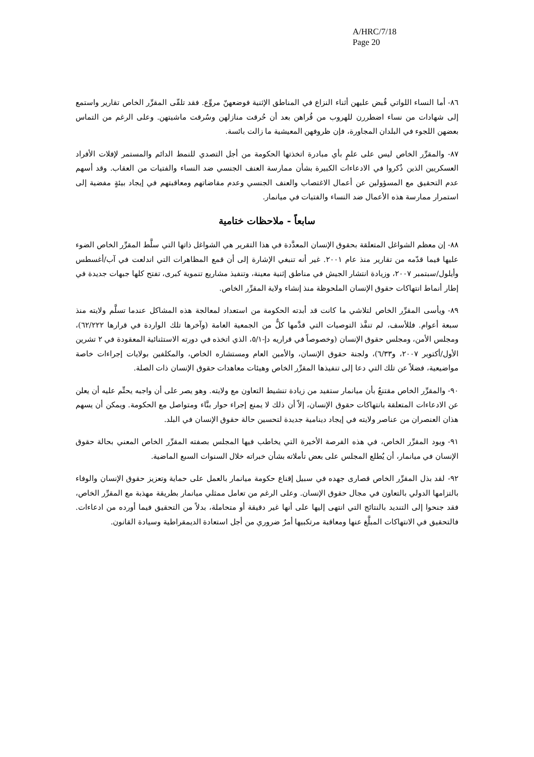A/HRC/7/18
Page 20
٨٦- أما النساء اللواتي قُبض عليهن أثناء النزاع في المناطق الإثنية فوضعهنّ مروِّع. فقد تلقّى المقرِّر الخاص تقارير واستمع إلى شهادات من نساء اضطررن للهروب من قُراهن بعد أن حُرقت منازلهن وسُرقت ماشيتهن. وعلى الرغم من التماس بعضهن اللجوء في البلدان المجاورة، فإن ظروفهن المعيشية ما زالت بائسة.
٨٧- والمقرِّر الخاص ليس على علمٍ بأي مبادرة اتخذتها الحكومة من أجل التصدي للنمط الدائم والمستمر لإفلات الأفراد العسكريين الذين ذُكروا في الادعاءات الكبيرة بشأن ممارسة العنف الجنسي ضد النساء والفتيات من العقاب. وقد أسهم عدم التحقيق مع المسؤولين عن أعمال الاغتصاب والعنف الجنسي وعدم مقاضاتهم ومعاقبتهم في إيجاد بيئةٍ مفضية إلى استمرار ممارسة هذه الأعمال ضد النساء والفتيات في ميانمار.
سابعاً - ملاحظات ختامية
٨٨- إن معظم الشواغل المتعلقة بحقوق الإنسان المعدَّدة في هذا التقرير هي الشواغل ذاتها التي سلَّط المقرِّر الخاص الضوء عليها فيما قدّمه من تقارير منذ عام ٢٠٠١. غير أنه تنبغي الإشارة إلى أن قمع المظاهرات التي اندلعت في آب/أغسطس وأيلول/سبتمبر ٢٠٠٧، وزيادة انتشار الجيش في مناطق إثنية معينة، وتنفيذ مشاريع تنموية كبرى، تفتح كلها جبهات جديدة في إطار أنماط انتهاكات حقوق الإنسان الملحوظة منذ إنشاء ولاية المقرِّر الخاص.
٨٩- ويأسى المقرِّر الخاص لتلاشي ما كانت قد أبدته الحكومة من استعداد لمعالجة هذه المشاكل عندما تسلَّم ولايته منذ سبعة أعوام. فللأسف، لم تنفَّذ التوصيات التي قدَّمها كلٌّ من الجمعية العامة (وآخرها تلك الواردة في قرارها ٦٢/٢٢٢)، ومجلس الأمن، ومجلس حقوق الإنسان (وخصوصاً في قراريه دإ-٥/١، الذي اتخذه في دورته الاستثنائية المعقودة في ٢ تشرين الأول/أكتوبر ٢٠٠٧، و٦/٣٣)، ولجنة حقوق الإنسان، والأمين العام ومستشاره الخاص، والمكلفين بولايات إجراءات خاصة مواضيعية، فضلاً عن تلك التي دعا إلى تنفيذها المقرِّر الخاص وهيئات معاهدات حقوق الإنسان ذات الصلة.
٩٠- والمقرِّر الخاص مقتنعٌ بأن ميانمار ستفيد من زيادة تنشيط التعاون مع ولايته. وهو يصر على أن واجبه يحتِّم عليه أن يعلن عن الادعاءات المتعلقة بانتهاكات حقوق الإنسان، إلاّ أن ذلك لا يمنع إجراء حوار بنَّاء ومتواصل مع الحكومة. ويمكن أن يسهم هذان العنصران من عناصر ولايته في إيجاد دينامية جديدة لتحسين حالة حقوق الإنسان في البلد.
٩١- ويود المقرِّر الخاص، في هذه الفرصة الأخيرة التي يخاطب فيها المجلس بصفته المقرِّر الخاص المعني بحالة حقوق الإنسان في ميانمار، أن يُطلع المجلس على بعض تأملاته بشأن خبراته خلال السنوات السبع الماضية.
٩٢- لقد بذل المقرِّر الخاص قصارى جهده في سبيل إقناع حكومة ميانمار بالعمل على حماية وتعزيز حقوق الإنسان والوفاء بالتزامها الدولي بالتعاون في مجال حقوق الإنسان. وعلى الرغم من تعامل ممثلي ميانمار بطريقة مهذبة مع المقرِّر الخاص، فقد جنحوا إلى التنديد بالنتائج التي انتهى إليها على أنها غير دقيقة أو متحاملة، بدلاً من التحقيق فيما أورده من ادعاءات. فالتحقيق في الانتهاكات المبلَّغ عنها ومعاقبة مرتكبيها أمرٌ ضروري من أجل استعادة الديمقراطية وسيادة القانون.